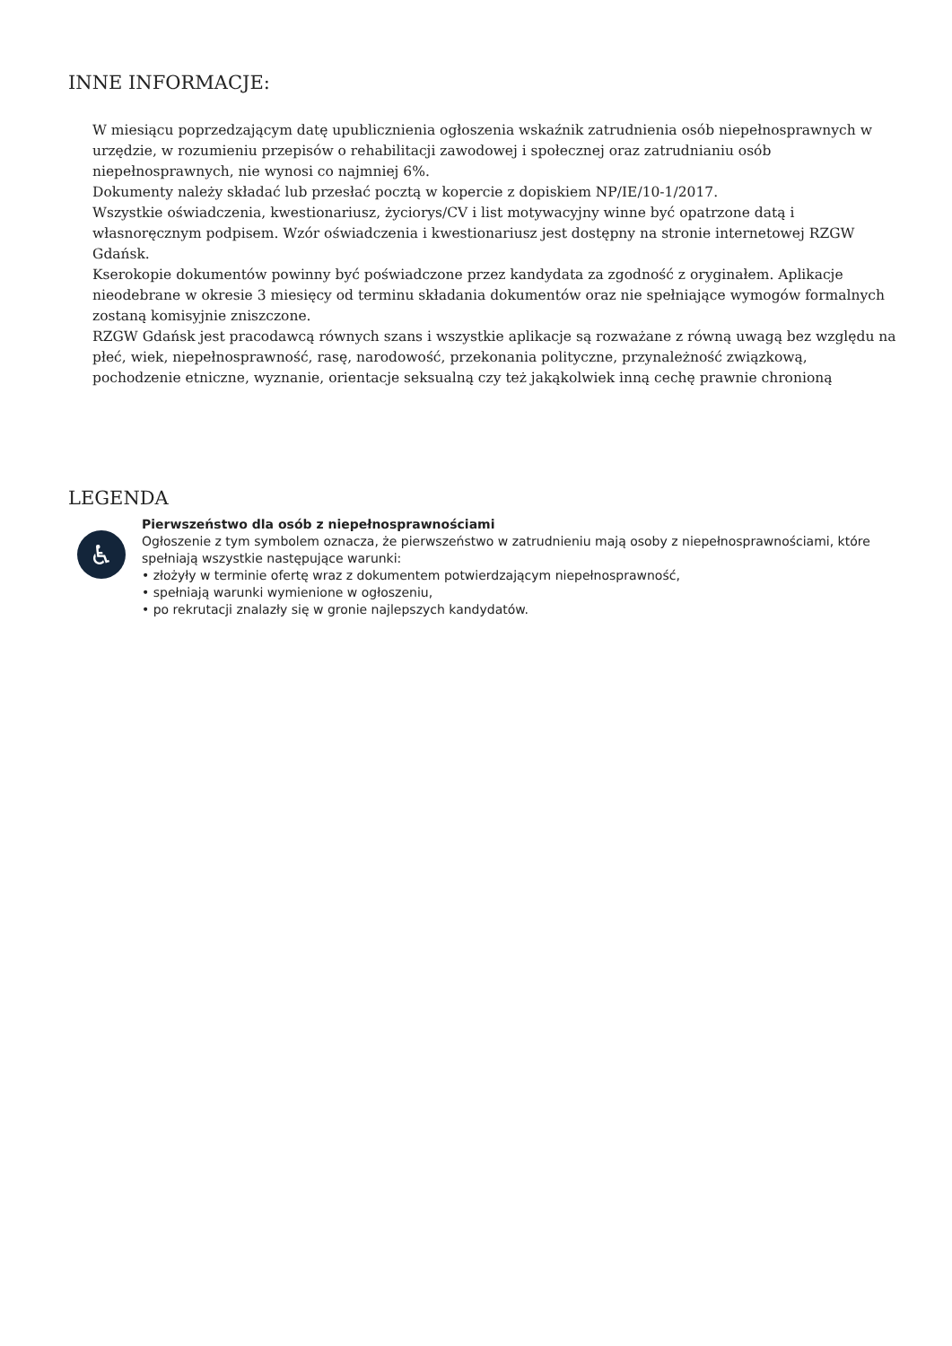INNE INFORMACJE:
W miesiącu poprzedzającym datę upublicznienia ogłoszenia wskaźnik zatrudnienia osób niepełnosprawnych w urzędzie, w rozumieniu przepisów o rehabilitacji zawodowej i społecznej oraz zatrudnianiu osób niepełnosprawnych, nie wynosi co najmniej 6%.
Dokumenty należy składać lub przesłać pocztą w kopercie z dopiskiem NP/IE/10-1/2017.
Wszystkie oświadczenia, kwestionariusz, życiorys/CV i list motywacyjny winne być opatrzone datą i własnoręcznym podpisem. Wzór oświadczenia i kwestionariusz jest dostępny na stronie internetowej RZGW Gdańsk.
Kserokopie dokumentów powinny być poświadczone przez kandydata za zgodność z oryginałem. Aplikacje nieodebrane w okresie 3 miesięcy od terminu składania dokumentów oraz nie spełniające wymogów formalnych zostaną komisyjnie zniszczone.
RZGW Gdańsk jest pracodawcą równych szans i wszystkie aplikacje są rozważane z równą uwagą bez względu na płeć, wiek, niepełnosprawność, rasę, narodowość, przekonania polityczne, przynależność związkową, pochodzenie etniczne, wyznanie, orientacje seksualną czy też jakąkolwiek inną cechę prawnie chronioną
LEGENDA
♿
Pierwszeństwo dla osób z niepełnosprawnościami
Ogłoszenie z tym symbolem oznacza, że pierwszeństwo w zatrudnieniu mają osoby z niepełnosprawnościami, które spełniają wszystkie następujące warunki:
• złożyły w terminie ofertę wraz z dokumentem potwierdzającym niepełnosprawność,
• spełniają warunki wymienione w ogłoszeniu,
• po rekrutacji znalazły się w gronie najlepszych kandydatów.